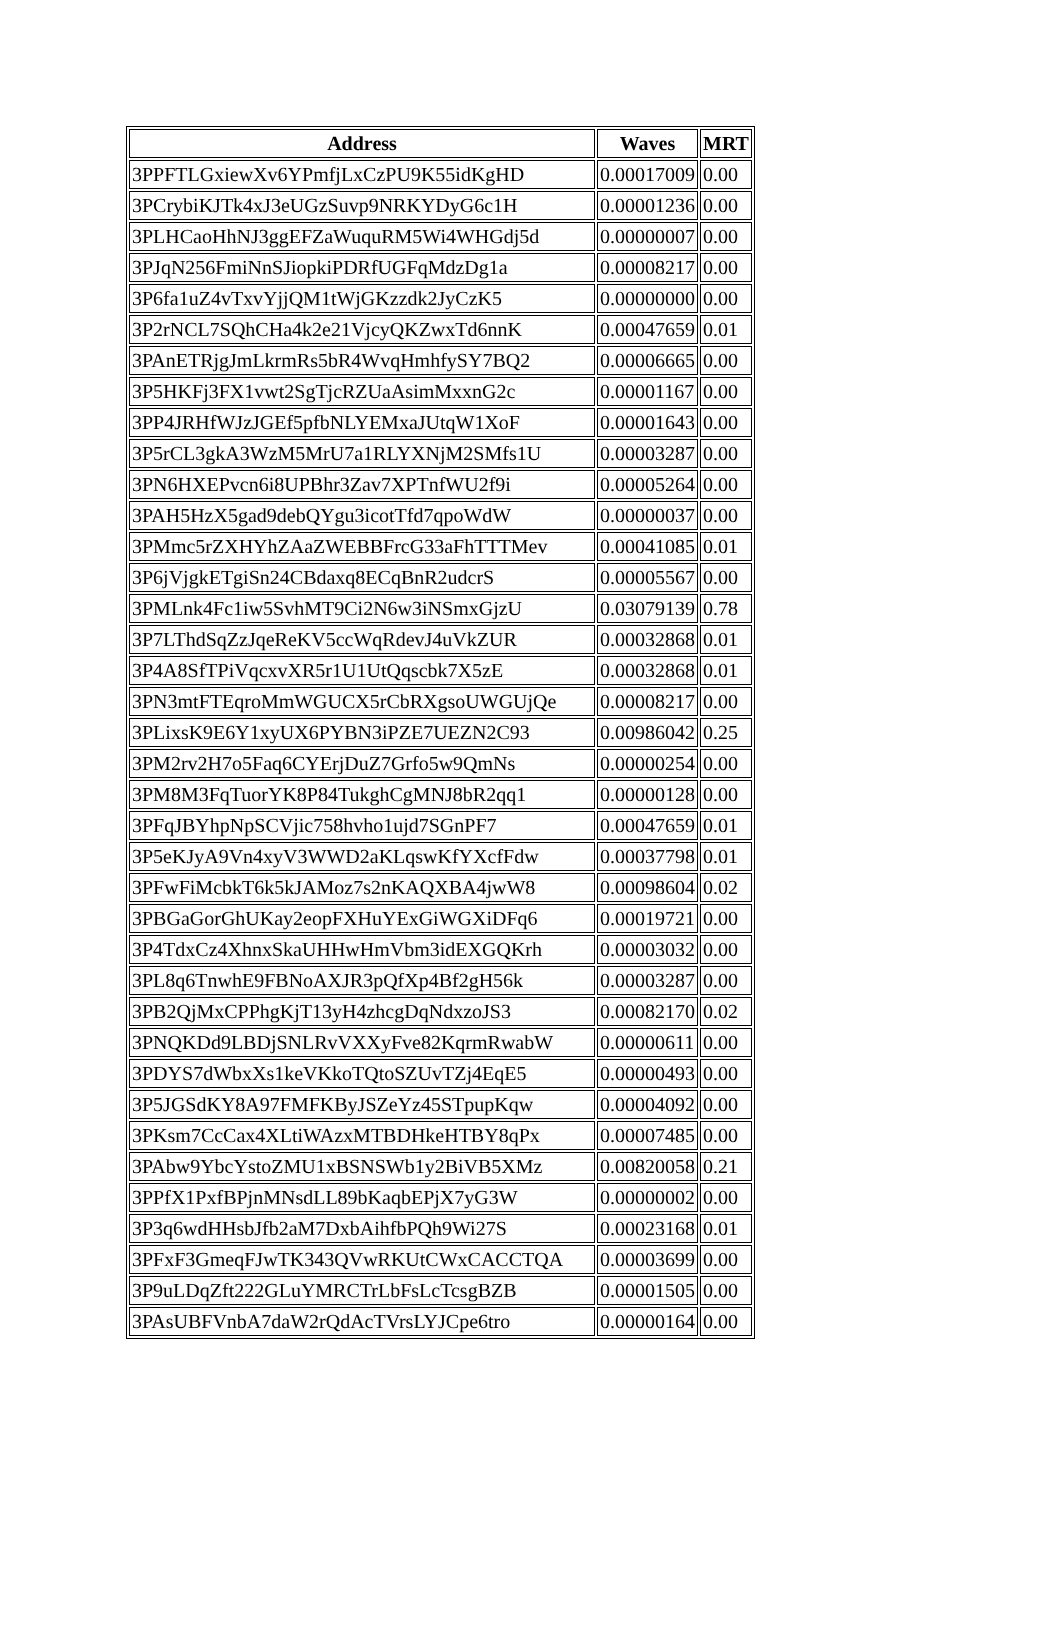| Address | Waves | MRT |
| --- | --- | --- |
| 3PPFTLGxiewXv6YPmfjLxCzPU9K55idKgHD | 0.00017009 | 0.00 |
| 3PCrybiKJTk4xJ3eUGzSuvp9NRKYDyG6c1H | 0.00001236 | 0.00 |
| 3PLHCaoHhNJ3ggEFZaWuquRM5Wi4WHGdj5d | 0.00000007 | 0.00 |
| 3PJqN256FmiNnSJiopkiPDRfUGFqMdzDg1a | 0.00008217 | 0.00 |
| 3P6fa1uZ4vTxvYjjQM1tWjGKzzdk2JyCzK5 | 0.00000000 | 0.00 |
| 3P2rNCL7SQhCHa4k2e21VjcyQKZwxTd6nnK | 0.00047659 | 0.01 |
| 3PAnETRjgJmLkrmRs5bR4WvqHmhfySY7BQ2 | 0.00006665 | 0.00 |
| 3P5HKFj3FX1vwt2SgTjcRZUaAsimMxxnG2c | 0.00001167 | 0.00 |
| 3PP4JRHfWJzJGEf5pfbNLYEMxaJUtqW1XoF | 0.00001643 | 0.00 |
| 3P5rCL3gkA3WzM5MrU7a1RLYXNjM2SMfs1U | 0.00003287 | 0.00 |
| 3PN6HXEPvcn6i8UPBhr3Zav7XPTnfWU2f9i | 0.00005264 | 0.00 |
| 3PAH5HzX5gad9debQYgu3icotTfd7qpoWdW | 0.00000037 | 0.00 |
| 3PMmc5rZXHYhZAaZWEBBFrcG33aFhTTTMev | 0.00041085 | 0.01 |
| 3P6jVjgkETgiSn24CBdaxq8ECqBnR2udcrS | 0.00005567 | 0.00 |
| 3PMLnk4Fc1iw5SvhMT9Ci2N6w3iNSmxGjzU | 0.03079139 | 0.78 |
| 3P7LThdSqZzJqeReKV5ccWqRdevJ4uVkZUR | 0.00032868 | 0.01 |
| 3P4A8SfTPiVqcxvXR5r1U1UtQqscbk7X5zE | 0.00032868 | 0.01 |
| 3PN3mtFTEqroMmWGUCX5rCbRXgsoUWGUjQe | 0.00008217 | 0.00 |
| 3PLixsK9E6Y1xyUX6PYBN3iPZE7UEZN2C93 | 0.00986042 | 0.25 |
| 3PM2rv2H7o5Faq6CYErjDuZ7Grfo5w9QmNs | 0.00000254 | 0.00 |
| 3PM8M3FqTuorYK8P84TukghCgMNJ8bR2qq1 | 0.00000128 | 0.00 |
| 3PFqJBYhpNpSCVjic758hvho1ujd7SGnPF7 | 0.00047659 | 0.01 |
| 3P5eKJyA9Vn4xyV3WWD2aKLqswKfYXcfFdw | 0.00037798 | 0.01 |
| 3PFwFiMcbkT6k5kJAMoz7s2nKAQXBA4jwW8 | 0.00098604 | 0.02 |
| 3PBGaGorGhUKay2eopFXHuYExGiWGXiDFq6 | 0.00019721 | 0.00 |
| 3P4TdxCz4XhnxSkaUHHwHmVbm3idEXGQKrh | 0.00003032 | 0.00 |
| 3PL8q6TnwhE9FBNoAXJR3pQfXp4Bf2gH56k | 0.00003287 | 0.00 |
| 3PB2QjMxCPPhgKjT13yH4zhcgDqNdxzoJS3 | 0.00082170 | 0.02 |
| 3PNQKDd9LBDjSNLRvVXXyFve82KqrmRwabW | 0.00000611 | 0.00 |
| 3PDYS7dWbxXs1keVKkoTQtoSZUvTZj4EqE5 | 0.00000493 | 0.00 |
| 3P5JGSdKY8A97FMFKByJSZeYz45STpupKqw | 0.00004092 | 0.00 |
| 3PKsm7CcCax4XLtiWAzxMTBDHkeHTBY8qPx | 0.00007485 | 0.00 |
| 3PAbw9YbcYstoZMU1xBSNSWb1y2BiVB5XMz | 0.00820058 | 0.21 |
| 3PPfX1PxfBPjnMNsdLL89bKaqbEPjX7yG3W | 0.00000002 | 0.00 |
| 3P3q6wdHHsbJfb2aM7DxbAihfbPQh9Wi27S | 0.00023168 | 0.01 |
| 3PFxF3GmeqFJwTK343QVwRKUtCWxCACCTQA | 0.00003699 | 0.00 |
| 3P9uLDqZft222GLuYMRCTrLbFsLcTcsgBZB | 0.00001505 | 0.00 |
| 3PAsUBFVnbA7daW2rQdAcTVrsLYJCpe6tro | 0.00000164 | 0.00 |